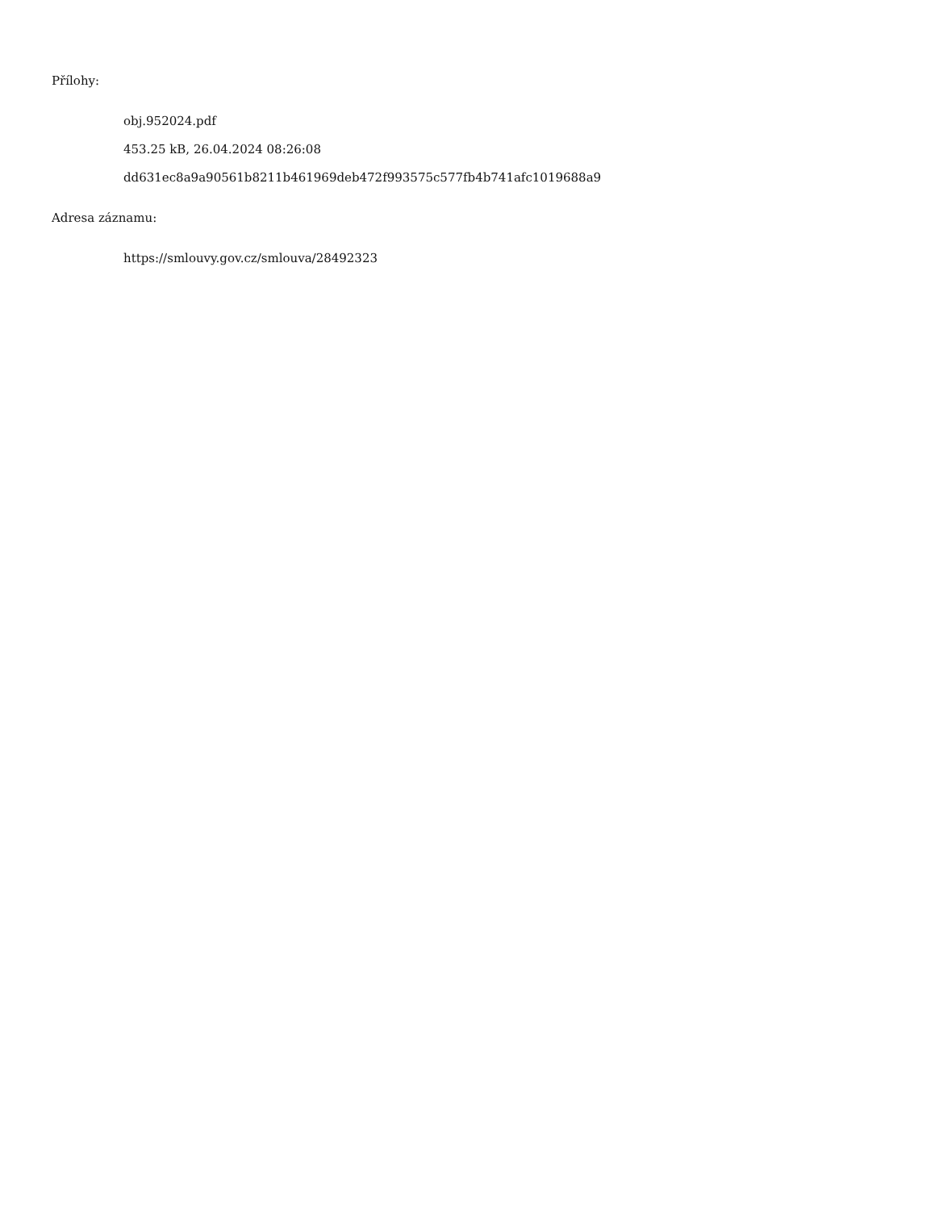Přílohy:
obj.952024.pdf
453.25 kB, 26.04.2024 08:26:08
dd631ec8a9a90561b8211b461969deb472f993575c577fb4b741afc1019688a9
Adresa záznamu:
https://smlouvy.gov.cz/smlouva/28492323